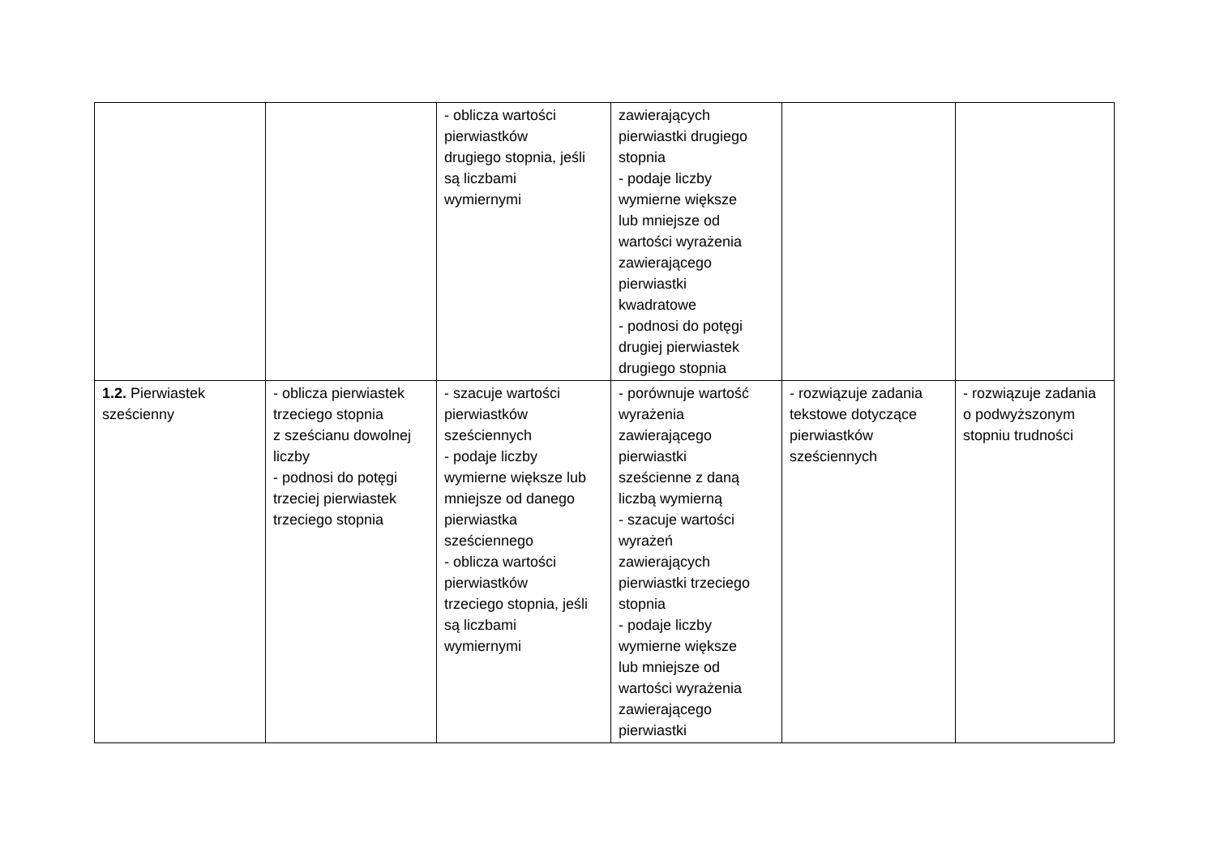| | | - oblicza wartości pierwiastków drugiego stopnia, jeśli są liczbami wymiernymi | zawierających pierwiastki drugiego stopnia - podaje liczby wymierne większe lub mniejsze od wartości wyrażenia zawierającego pierwiastki kwadratowe - podnosi do potęgi drugiej pierwiastek drugiego stopnia | | |
| 1.2. Pierwiastek sześcienny | - oblicza pierwiastek trzeciego stopnia z sześcianu dowolnej liczby - podnosi do potęgi trzeciej pierwiastek trzeciego stopnia | - szacuje wartości pierwiastków sześciennych - podaje liczby wymierne większe lub mniejsze od danego pierwiastka sześciennego - oblicza wartości pierwiastków trzeciego stopnia, jeśli są liczbami wymiernymi | - porównuje wartość wyrażenia zawierającego pierwiastki sześcienne z daną liczbą wymierną - szacuje wartości wyrażeń zawierających pierwiastki trzeciego stopnia - podaje liczby wymierne większe lub mniejsze od wartości wyrażenia zawierającego pierwiastki | - rozwiązuje zadania tekstowe dotyczące pierwiastków sześciennych | - rozwiązuje zadania o podwyższonym stopniu trudności |